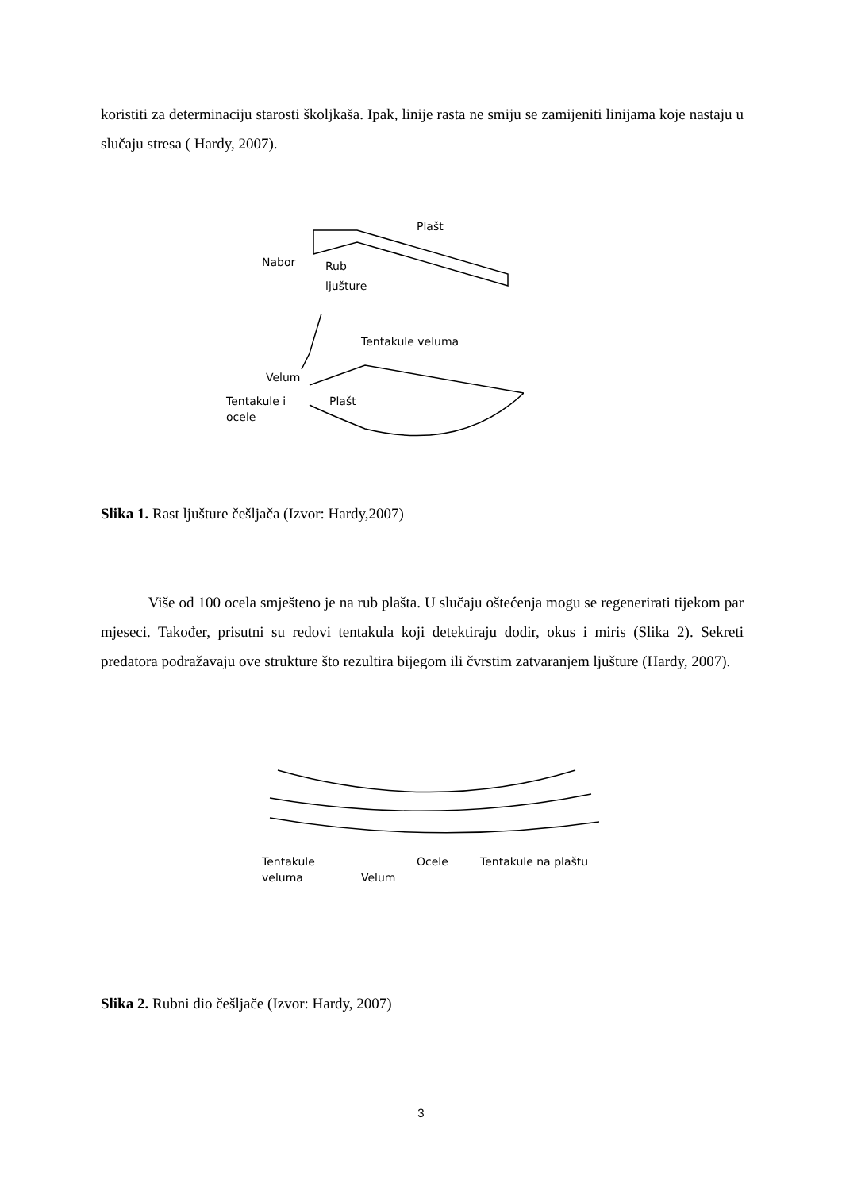koristiti za determinaciju starosti školjkaša. Ipak, linije rasta ne smiju se zamijeniti linijama koje nastaju u slučaju stresa ( Hardy, 2007).
Plašt
Nabor
Rub
ljušture
Tentakule veluma
Velum
Tentakule i
ocele
Plašt
Slika 1. Rast ljušture češljača (Izvor: Hardy,2007)
Više od 100 ocela smješteno je na rub plašta. U slučaju oštećenja mogu se regenerirati tijekom par mjeseci. Također, prisutni su redovi tentakula koji detektiraju dodir, okus i miris (Slika 2). Sekreti predatora podražavaju ove strukture što rezultira bijegom ili čvrstim zatvaranjem ljušture (Hardy, 2007).
Tentakule
veluma
Velum
Ocele
Tentakule na plaštu
Slika 2. Rubni dio češljače (Izvor: Hardy, 2007)
3